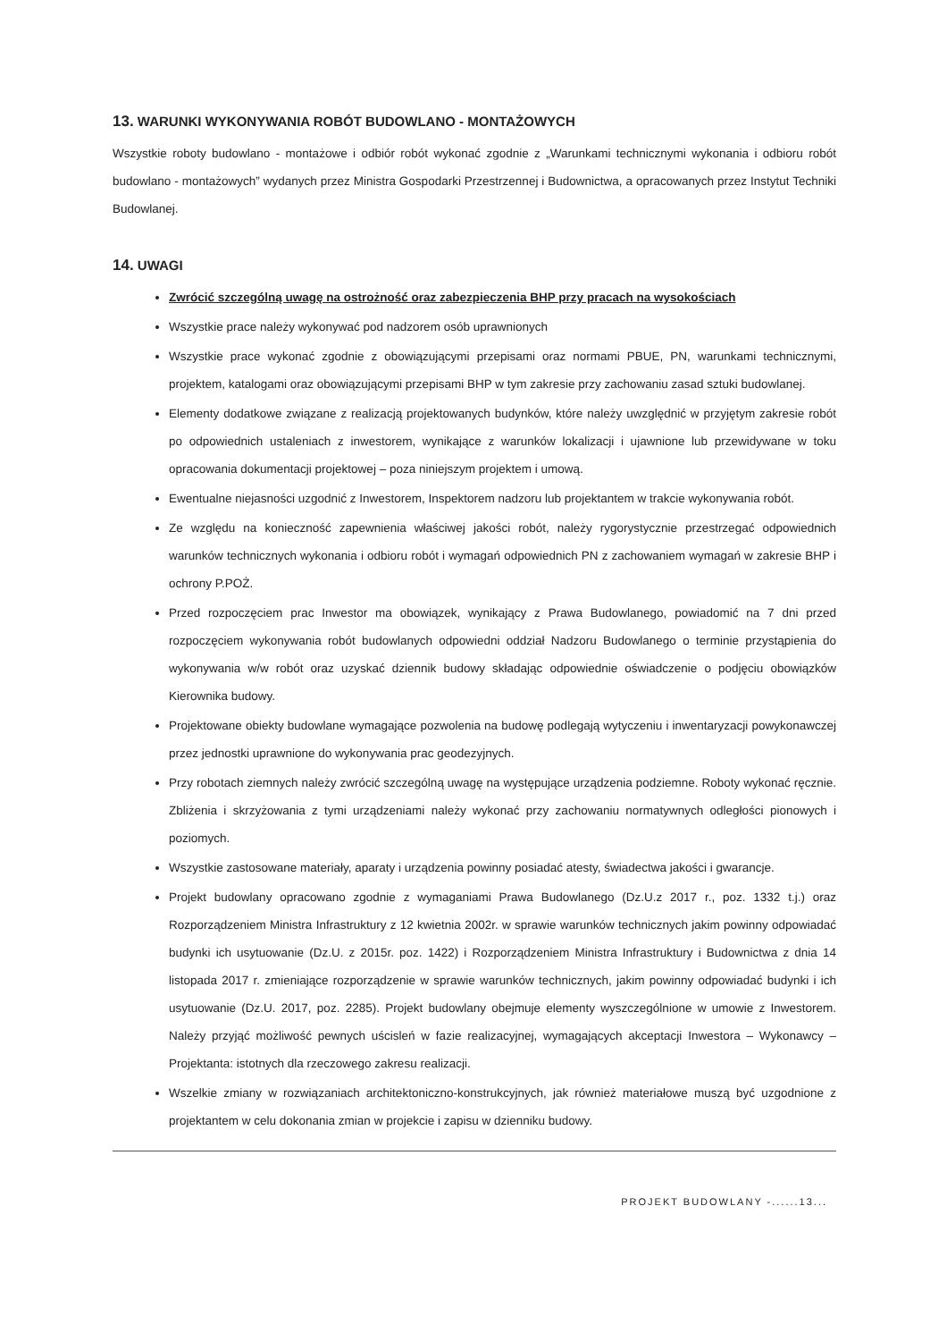13. WARUNKI WYKONYWANIA ROBÓT BUDOWLANO - MONTAŻOWYCH
Wszystkie roboty budowlano - montażowe i odbiór robót wykonać zgodnie z „Warunkami technicznymi wykonania i odbioru robót budowlano - montażowych” wydanych przez Ministra Gospodarki Przestrzennej i Budownictwa, a opracowanych przez Instytut Techniki Budowlanej.
14. UWAGI
Zwrócić szczególną uwagę na ostrożność oraz zabezpieczenia BHP przy pracach na wysokościach
Wszystkie prace należy wykonywać pod nadzorem osób uprawnionych
Wszystkie prace wykonać zgodnie z obowiązującymi przepisami oraz normami PBUE, PN, warunkami technicznymi, projektem, katalogami oraz obowiązującymi przepisami BHP w tym zakresie przy zachowaniu zasad sztuki budowlanej.
Elementy dodatkowe związane z realizacją projektowanych budynków, które należy uwzględnić w przyjętym zakresie robót po odpowiednich ustaleniach z inwestorem, wynikające z warunków lokalizacji i ujawnione lub przewidywane w toku opracowania dokumentacji projektowej – poza niniejszym projektem i umową.
Ewentualne niejasności uzgodnić z Inwestorem, Inspektorem nadzoru lub projektantem w trakcie wykonywania robót.
Ze względu na konieczność zapewnienia właściwej jakości robót, należy rygorystycznie przestrzegać odpowiednich warunków technicznych wykonania i odbioru robót i wymagań odpowiednich PN z zachowaniem wymagań w zakresie BHP i ochrony P.POŻ.
Przed rozpoczęciem prac Inwestor ma obowiązek, wynikający z Prawa Budowlanego, powiadomić na 7 dni przed rozpoczęciem wykonywania robót budowlanych odpowiedni oddział Nadzoru Budowlanego o terminie przystąpienia do wykonywania w/w robót oraz uzyskać dziennik budowy składając odpowiednie oświadczenie o podjęciu obowiązków Kierownika budowy.
Projektowane obiekty budowlane wymagające pozwolenia na budowę podlegają wytyczeniu i inwentaryzacji powykonawczej przez jednostki uprawnione do wykonywania prac geodezyjnych.
Przy robotach ziemnych należy zwrócić szczególną uwagę na występujące urządzenia podziemne. Roboty wykonać ręcznie. Zbliżenia i skrzyżowania z tymi urządzeniami należy wykonać przy zachowaniu normatywnych odległości pionowych i poziomych.
Wszystkie zastosowane materiały, aparaty i urządzenia powinny posiadać atesty, świadectwa jakości i gwarancje.
Projekt budowlany opracowano zgodnie z wymaganiami Prawa Budowlanego (Dz.U.z 2017 r., poz. 1332 t.j.) oraz Rozporządzeniem Ministra Infrastruktury z 12 kwietnia 2002r. w sprawie warunków technicznych jakim powinny odpowiadać budynki ich usytuowanie (Dz.U. z 2015r. poz. 1422) i Rozporządzeniem Ministra Infrastruktury i Budownictwa z dnia 14 listopada 2017 r. zmieniające rozporządzenie w sprawie warunków technicznych, jakim powinny odpowiadać budynki i ich usytuowanie (Dz.U. 2017, poz. 2285). Projekt budowlany obejmuje elementy wyszczególnione w umowie z Inwestorem. Należy przyjąć możliwość pewnych uścisleń w fazie realizacyjnej, wymagających akceptacji Inwestora – Wykonawcy – Projektanta: istotnych dla rzeczowego zakresu realizacji.
Wszelkie zmiany w rozwiązaniach architektoniczno-konstrukcyjnych, jak również materiałowe muszą być uzgodnione z projektantem w celu dokonania zmian w projekcie i zapisu w dzienniku budowy.
PROJEKT BUDOWLANY -......13...